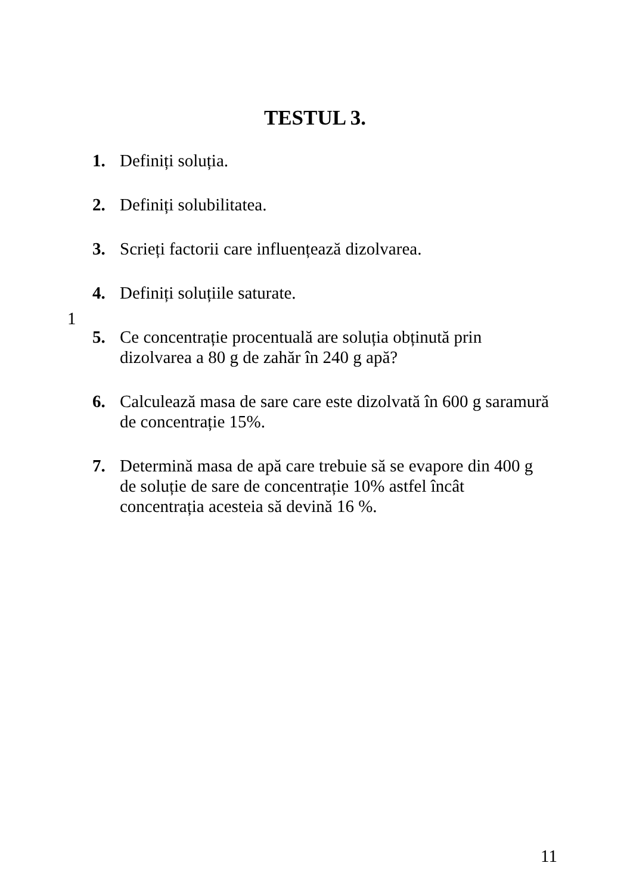TESTUL 3.
1. Definiți soluția.
2. Definiți solubilitatea.
3. Scrieți factorii care influențează dizolvarea.
4. Definiți soluțiile saturate.
5. Ce concentrație procentuală are soluția obținută prin dizolvarea a 80 g de zahăr în 240 g apă?
6. Calculează masa de sare care este dizolvată în 600 g saramură de concentrație 15%.
7. Determină masa de apă care trebuie să se evapore din 400 g de soluție de sare de concentrație 10% astfel încât concentrația acesteia să devină 16 %.
1
11